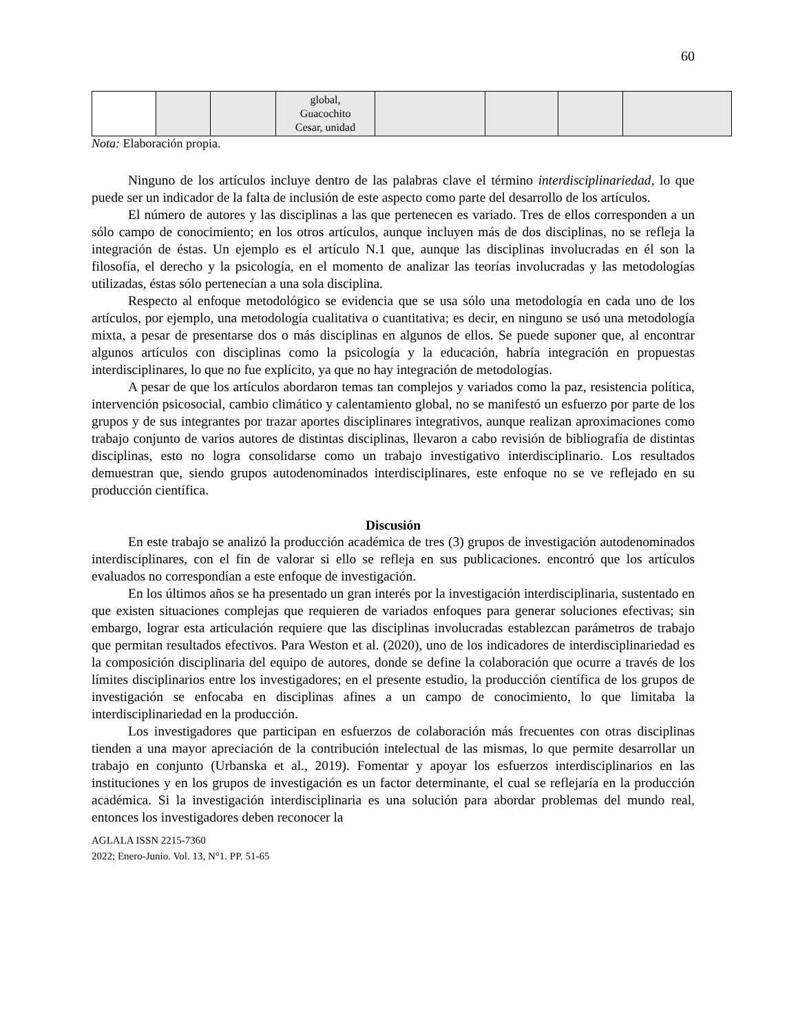60
| | | | global, Guacochito Cesar, unidad | | | | |
Nota: Elaboración propia.
Ninguno de los artículos incluye dentro de las palabras clave el término interdisciplinariedad, lo que puede ser un indicador de la falta de inclusión de este aspecto como parte del desarrollo de los artículos.
El número de autores y las disciplinas a las que pertenecen es variado. Tres de ellos corresponden a un sólo campo de conocimiento; en los otros artículos, aunque incluyen más de dos disciplinas, no se refleja la integración de éstas. Un ejemplo es el artículo N.1 que, aunque las disciplinas involucradas en él son la filosofía, el derecho y la psicología, en el momento de analizar las teorías involucradas y las metodologías utilizadas, éstas sólo pertenecían a una sola disciplina.
Respecto al enfoque metodológico se evidencia que se usa sólo una metodología en cada uno de los artículos, por ejemplo, una metodología cualitativa o cuantitativa; es decir, en ninguno se usó una metodología mixta, a pesar de presentarse dos o más disciplinas en algunos de ellos. Se puede suponer que, al encontrar algunos artículos con disciplinas como la psicología y la educación, habría integración en propuestas interdisciplinares, lo que no fue explícito, ya que no hay integración de metodologías.
A pesar de que los artículos abordaron temas tan complejos y variados como la paz, resistencia política, intervención psicosocial, cambio climático y calentamiento global, no se manifestó un esfuerzo por parte de los grupos y de sus integrantes por trazar aportes disciplinares integrativos, aunque realizan aproximaciones como trabajo conjunto de varios autores de distintas disciplinas, llevaron a cabo revisión de bibliografía de distintas disciplinas, esto no logra consolidarse como un trabajo investigativo interdisciplinario. Los resultados demuestran que, siendo grupos autodenominados interdisciplinares, este enfoque no se ve reflejado en su producción científica.
Discusión
En este trabajo se analizó la producción académica de tres (3) grupos de investigación autodenominados interdisciplinares, con el fin de valorar si ello se refleja en sus publicaciones. encontró que los artículos evaluados no correspondían a este enfoque de investigación.
En los últimos años se ha presentado un gran interés por la investigación interdisciplinaria, sustentado en que existen situaciones complejas que requieren de variados enfoques para generar soluciones efectivas; sin embargo, lograr esta articulación requiere que las disciplinas involucradas establezcan parámetros de trabajo que permitan resultados efectivos. Para Weston et al. (2020), uno de los indicadores de interdisciplinariedad es la composición disciplinaria del equipo de autores, donde se define la colaboración que ocurre a través de los límites disciplinarios entre los investigadores; en el presente estudio, la producción científica de los grupos de investigación se enfocaba en disciplinas afines a un campo de conocimiento, lo que limitaba la interdisciplinariedad en la producción.
Los investigadores que participan en esfuerzos de colaboración más frecuentes con otras disciplinas tienden a una mayor apreciación de la contribución intelectual de las mismas, lo que permite desarrollar un trabajo en conjunto (Urbanska et al., 2019). Fomentar y apoyar los esfuerzos interdisciplinarios en las instituciones y en los grupos de investigación es un factor determinante, el cual se reflejaría en la producción académica. Si la investigación interdisciplinaria es una solución para abordar problemas del mundo real, entonces los investigadores deben reconocer la
AGLALA ISSN 2215-7360
2022; Enero-Junio. Vol. 13, N°1. PP. 51-65